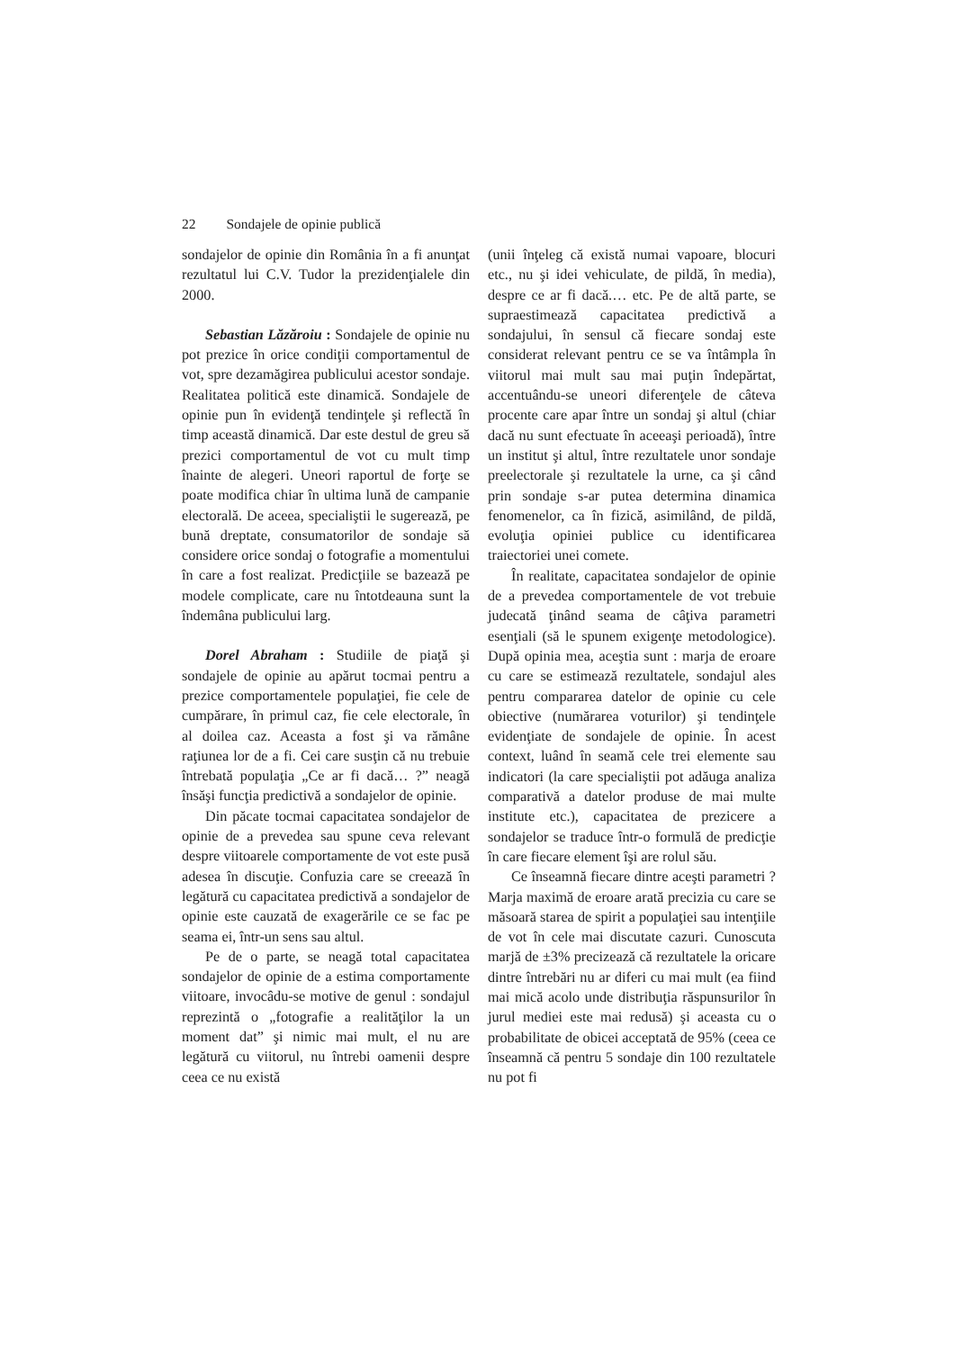22 Sondajele de opinie publică
sondajelor de opinie din România în a fi anunţat rezultatul lui C.V. Tudor la prezidenţialele din 2000.
Sebastian Lăzăroiu : Sondajele de opinie nu pot prezice în orice condiţii comportamentul de vot, spre dezamăgirea publicului acestor sondaje. Realitatea politică este dinamică. Sondajele de opinie pun în evidenţă tendinţele şi reflectă în timp această dinamică. Dar este destul de greu să prezici comportamentul de vot cu mult timp înainte de alegeri. Uneori raportul de forţe se poate modifica chiar în ultima lună de campanie electorală. De aceea, specialiştii le sugerează, pe bună dreptate, consumatorilor de sondaje să considere orice sondaj o fotografie a momentului în care a fost realizat. Predicţiile se bazează pe modele complicate, care nu întotdeauna sunt la îndemâna publicului larg.
Dorel Abraham : Studiile de piaţă şi sondajele de opinie au apărut tocmai pentru a prezice comportamentele populaţiei, fie cele de cumpărare, în primul caz, fie cele electorale, în al doilea caz. Aceasta a fost şi va rămâne raţiunea lor de a fi. Cei care susţin că nu trebuie întrebată populaţia „Ce ar fi dacă… ?” neagă însăşi funcţia predictivă a sondajelor de opinie.
Din păcate tocmai capacitatea sondajelor de opinie de a prevedea sau spune ceva relevant despre viitoarele comportamente de vot este pusă adesea în discuţie. Confuzia care se creează în legătură cu capacitatea predictivă a sondajelor de opinie este cauzată de exagerările ce se fac pe seama ei, într-un sens sau altul.
Pe de o parte, se neagă total capacitatea sondajelor de opinie de a estima comportamente viitoare, invocâdu-se motive de genul : sondajul reprezintă o „fotografie a realităţilor la un moment dat” şi nimic mai mult, el nu are legătură cu viitorul, nu întrebi oamenii despre ceea ce nu există
(unii înţeleg că există numai vapoare, blocuri etc., nu şi idei vehiculate, de pildă, în media), despre ce ar fi dacă.… etc. Pe de altă parte, se supraestimează capacitatea predictivă a sondajului, în sensul că fiecare sondaj este considerat relevant pentru ce se va întâmpla în viitorul mai mult sau mai puţin îndepărtat, accentuându-se uneori diferenţele de câteva procente care apar între un sondaj şi altul (chiar dacă nu sunt efectuate în aceeaşi perioadă), între un institut şi altul, între rezultatele unor sondaje preelectorale şi rezultatele la urne, ca şi când prin sondaje s-ar putea determina dinamica fenomenelor, ca în fizică, asimilând, de pildă, evoluţia opiniei publice cu identificarea traiectoriei unei comete.
În realitate, capacitatea sondajelor de opinie de a prevedea comportamentele de vot trebuie judecată ţinând seama de câţiva parametri esenţiali (să le spunem exigenţe metodologice). După opinia mea, aceştia sunt : marja de eroare cu care se estimează rezultatele, sondajul ales pentru compararea datelor de opinie cu cele obiective (numărarea voturilor) şi tendinţele evidenţiate de sondajele de opinie. În acest context, luând în seamă cele trei elemente sau indicatori (la care specialiştii pot adăuga analiza comparativă a datelor produse de mai multe institute etc.), capacitatea de prezicere a sondajelor se traduce într-o formulă de predicţie în care fiecare element îşi are rolul său.
Ce înseamnă fiecare dintre aceşti parametri ? Marja maximă de eroare arată precizia cu care se măsoară starea de spirit a populaţiei sau intenţiile de vot în cele mai discutate cazuri. Cunoscuta marjă de ±3% precizează că rezultatele la oricare dintre întrebări nu ar diferi cu mai mult (ea fiind mai mică acolo unde distribuţia răspunsurilor în jurul mediei este mai redusă) şi aceasta cu o probabilitate de obicei acceptată de 95% (ceea ce înseamnă că pentru 5 sondaje din 100 rezultatele nu pot fi